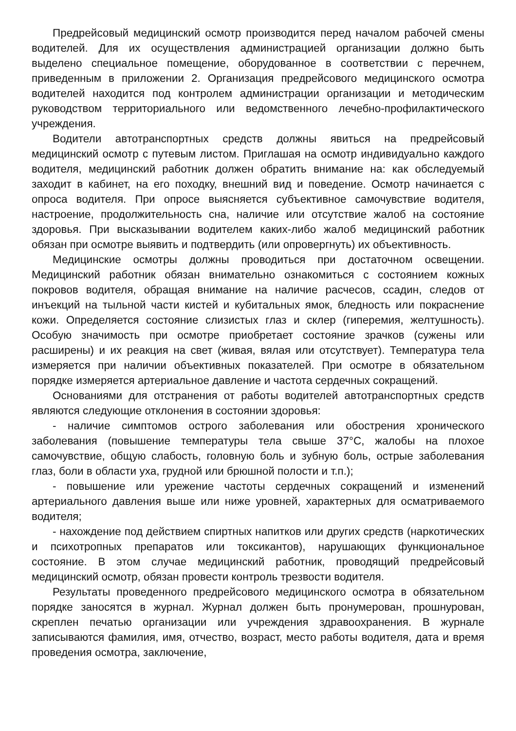Предрейсовый медицинский осмотр производится перед началом рабочей смены водителей. Для их осуществления администрацией организации должно быть выделено специальное помещение, оборудованное в соответствии с перечнем, приведенным в приложении 2. Организация предрейсового медицинского осмотра водителей находится под контролем администрации организации и методическим руководством территориального или ведомственного лечебно-профилактического учреждения.
Водители автотранспортных средств должны явиться на предрейсовый медицинский осмотр с путевым листом. Приглашая на осмотр индивидуально каждого водителя, медицинский работник должен обратить внимание на: как обследуемый заходит в кабинет, на его походку, внешний вид и поведение. Осмотр начинается с опроса водителя. При опросе выясняется субъективное самочувствие водителя, настроение, продолжительность сна, наличие или отсутствие жалоб на состояние здоровья. При высказывании водителем каких-либо жалоб медицинский работник обязан при осмотре выявить и подтвердить (или опровергнуть) их объективность.
Медицинские осмотры должны проводиться при достаточном освещении. Медицинский работник обязан внимательно ознакомиться с состоянием кожных покровов водителя, обращая внимание на наличие расчесов, ссадин, следов от инъекций на тыльной части кистей и кубитальных ямок, бледность или покраснение кожи. Определяется состояние слизистых глаз и склер (гиперемия, желтушность). Особую значимость при осмотре приобретает состояние зрачков (сужены или расширены) и их реакция на свет (живая, вялая или отсутствует). Температура тела измеряется при наличии объективных показателей. При осмотре в обязательном порядке измеряется артериальное давление и частота сердечных сокращений.
Основаниями для отстранения от работы водителей автотранспортных средств являются следующие отклонения в состоянии здоровья:
- наличие симптомов острого заболевания или обострения хронического заболевания (повышение температуры тела свыше 37°С, жалобы на плохое самочувствие, общую слабость, головную боль и зубную боль, острые заболевания глаз, боли в области уха, грудной или брюшной полости и т.п.);
- повышение или урежение частоты сердечных сокращений и изменений артериального давления выше или ниже уровней, характерных для осматриваемого водителя;
- нахождение под действием спиртных напитков или других средств (наркотических и психотропных препаратов или токсикантов), нарушающих функциональное состояние. В этом случае медицинский работник, проводящий предрейсовый медицинский осмотр, обязан провести контроль трезвости водителя.
Результаты проведенного предрейсового медицинского осмотра в обязательном порядке заносятся в журнал. Журнал должен быть пронумерован, прошнурован, скреплен печатью организации или учреждения здравоохранения. В журнале записываются фамилия, имя, отчество, возраст, место работы водителя, дата и время проведения осмотра, заключение,